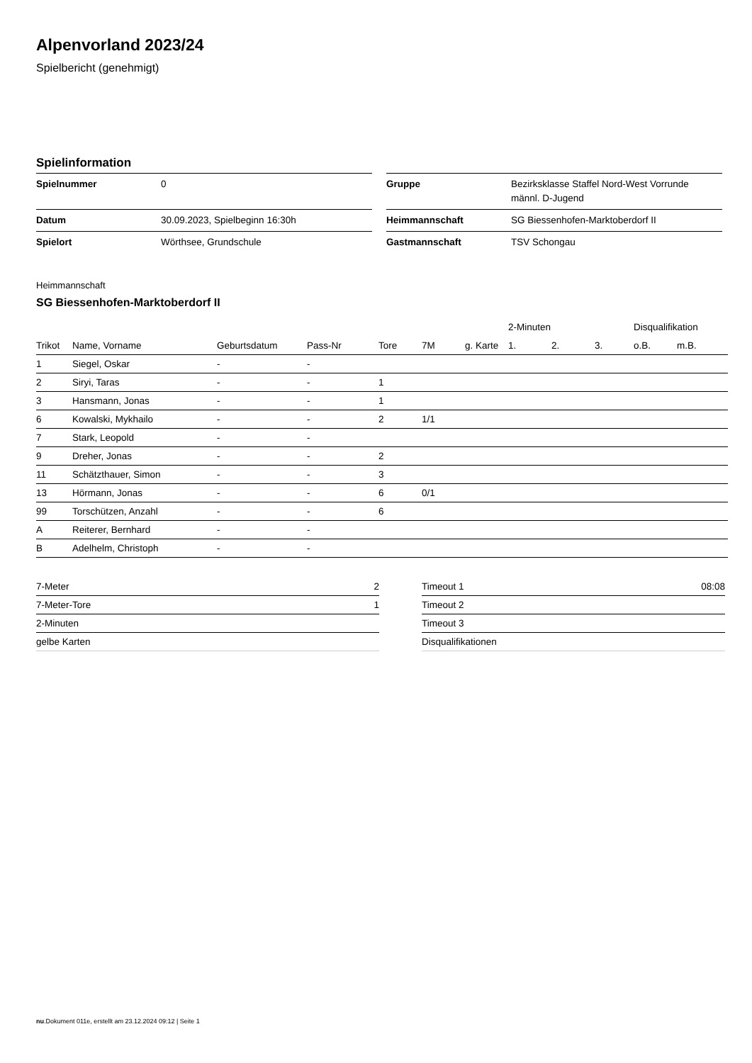Alpenvorland 2023/24
Spielbericht (genehmigt)
Spielinformation
| Spielnummer | 0 |
| Datum | 30.09.2023, Spielbeginn 16:30h |
| Spielort | Wörthsee, Grundschule |
| Gruppe | Bezirksklasse Staffel Nord-West Vorrunde männl. D-Jugend |
| Heimmannschaft | SG Biessenhofen-Marktoberdorf II |
| Gastmannschaft | TSV Schongau |
Heimmannschaft
SG Biessenhofen-Marktoberdorf II
| | | | | | | | 2-Minuten | | | Disqualifikation | |
| --- | --- | --- | --- | --- | --- | --- | --- | --- | --- | --- | --- |
| Trikot | Name, Vorname | Geburtsdatum | Pass-Nr | Tore | 7M | g. Karte | 1. | 2. | 3. | o.B. | m.B. |
| 1 | Siegel, Oskar | - | - | | | | | | | | |
| 2 | Siryi, Taras | - | - | 1 | | | | | | | |
| 3 | Hansmann, Jonas | - | - | 1 | | | | | | | |
| 6 | Kowalski, Mykhailo | - | - | 2 | 1/1 | | | | | | |
| 7 | Stark, Leopold | - | - | | | | | | | | |
| 9 | Dreher, Jonas | - | - | 2 | | | | | | | |
| 11 | Schätzthauer, Simon | - | - | 3 | | | | | | | |
| 13 | Hörmann, Jonas | - | - | 6 | 0/1 | | | | | | |
| 99 | Torschützen, Anzahl | - | - | 6 | | | | | | | |
| A | Reiterer, Bernhard | - | - | | | | | | | | |
| B | Adelhelm, Christoph | - | - | | | | | | | | |
| 7-Meter | 2 |
| 7-Meter-Tore | 1 |
| 2-Minuten | |
| gelbe Karten | |
| Timeout 1 | 08:08 |
| Timeout 2 | |
| Timeout 3 | |
| Disqualifikationen | |
nu.Dokument 011e, erstellt am 23.12.2024 09:12 | Seite 1